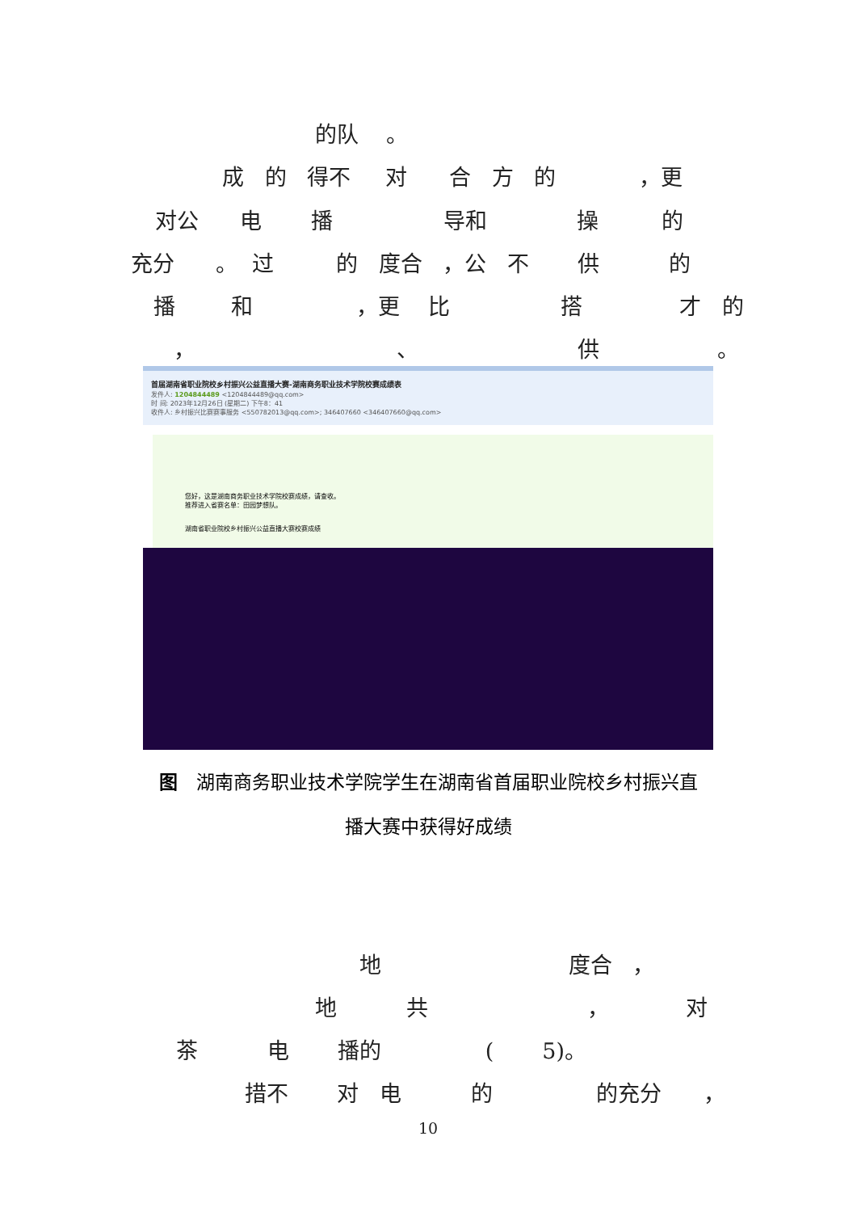的队 。
成 的 得不 对 合 方 的 ，更
对公 电 播 导和 操 的
充分 。 过 的 度合 ，公 不 供 的
播 和 ，更 比 搭 才 的
， 、 供 。
首届湖南省职业院校乡村振兴公益直播大赛-湖南商务职业技术学院校赛成绩表
发件人: 1204844489 <1204844489@qq.com>
时 间: 2023年12月26日 (星期二) 下午8：41
收件人: 乡村振兴比赛赛事服务 <550782013@qq.com>; 346407660 <346407660@qq.com>
您好，这是湖南商务职业技术学院校赛成绩，请查收。
推荐进入省赛名单：田园梦想队。
湖南省职业院校乡村振兴公益直播大赛校赛成绩
图　湖南商务职业技术学院学生在湖南省首届职业院校乡村振兴直
播大赛中获得好成绩
地 度合 ，
地 共 ， 对
茶 电 播的 ( 5)。
措不 对 电 的 的充分 ，
10